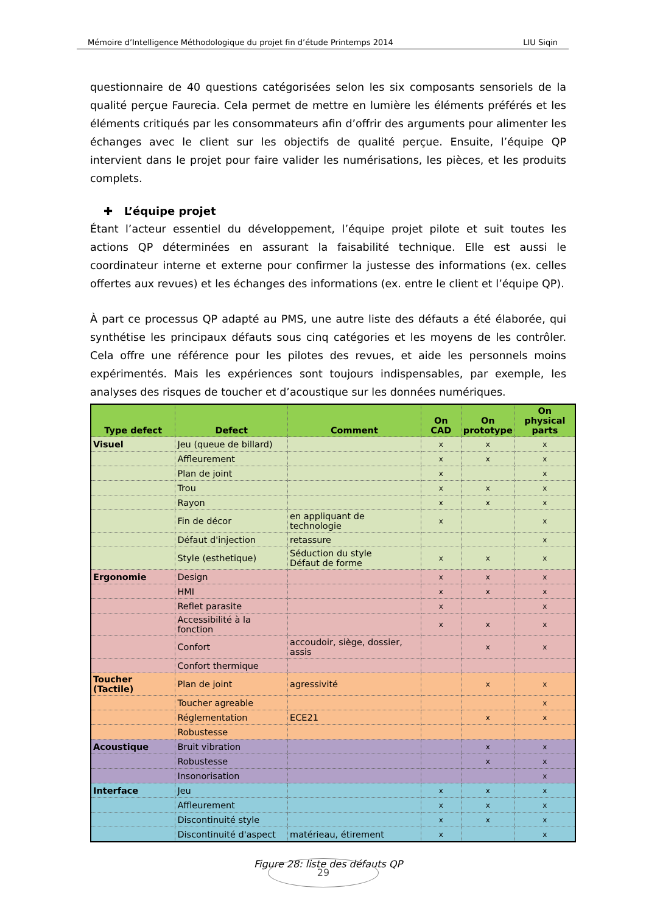Mémoire d’Intelligence Méthodologique du projet fin d’étude Printemps 2014 LIU Siqin
questionnaire de 40 questions catégorisées selon les six composants sensoriels de la qualité perçue Faurecia. Cela permet de mettre en lumière les éléments préférés et les éléments critiqués par les consommateurs afin d’offrir des arguments pour alimenter les échanges avec le client sur les objectifs de qualité perçue. Ensuite, l’équipe QP intervient dans le projet pour faire valider les numérisations, les pièces, et les produits complets.
✚ L’équipe projet
Étant l’acteur essentiel du développement, l’équipe projet pilote et suit toutes les actions QP déterminées en assurant la faisabilité technique. Elle est aussi le coordinateur interne et externe pour confirmer la justesse des informations (ex. celles offertes aux revues) et les échanges des informations (ex. entre le client et l’équipe QP).
À part ce processus QP adapté au PMS, une autre liste des défauts a été élaborée, qui synthétise les principaux défauts sous cinq catégories et les moyens de les contrôler. Cela offre une référence pour les pilotes des revues, et aide les personnels moins expérimentés. Mais les expériences sont toujours indispensables, par exemple, les analyses des risques de toucher et d’acoustique sur les données numériques.
| Type defect | Defect | Comment | On CAD | On prototype | On physical parts |
| --- | --- | --- | --- | --- | --- |
| Visuel | Jeu (queue de billard) | | x | x | x |
| | Affleurement | | x | x | x |
| | Plan de joint | | x | | x |
| | Trou | | x | x | x |
| | Rayon | | x | x | x |
| | Fin de décor | en appliquant de technologie | x | | x |
| | Défaut d'injection | retassure | | | x |
| | Style (esthetique) | Séduction du style Défaut de forme | x | x | x |
| Ergonomie | Design | | x | x | x |
| | HMI | | x | x | x |
| | Reflet parasite | | x | | x |
| | Accessibilité à la fonction | | x | x | x |
| | Confort | accoudoir, siège, dossier, assis | | x | x |
| | Confort thermique | | | | |
| Toucher (Tactile) | Plan de joint | agressivité | | x | x |
| | Toucher agreable | | | | x |
| | Réglementation | ECE21 | | x | x |
| | Robustesse | | | | |
| Acoustique | Bruit vibration | | | x | x |
| | Robustesse | | | x | x |
| | Insonorisation | | | | x |
| Interface | Jeu | | x | x | x |
| | Affleurement | | x | x | x |
| | Discontinuité style | | x | x | x |
| | Discontinuité d'aspect | matérieau, étirement | x | | x |
Figure 28: liste des défauts QP
29